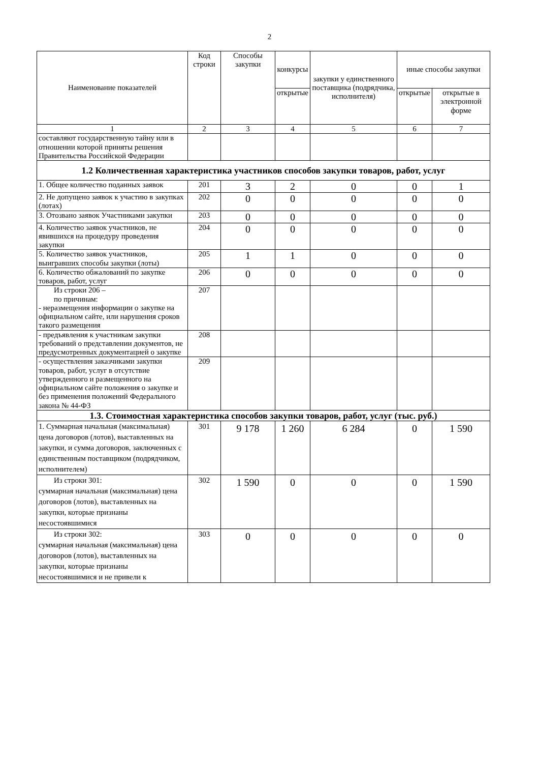2
| Наименование показателей | Код строки | Способы закупки | конкурсы | закупки у единственного поставщика (подрядчика, исполнителя) | иные способы закупки | |
| --- | --- | --- | --- | --- | --- | --- |
| | | | открытые | | открытые | открытые в электронной форме |
| 1 | 2 | 3 | 4 | 5 | 6 | 7 |
| составляют государственную тайну или в отношении которой приняты решения Правительства Российской Федерации | | | | | | |
| 1.2 Количественная характеристика участников способов закупки товаров, работ, услуг | | | | | | |
| 1. Общее количество поданных заявок | 201 | 3 | 2 | 0 | 0 | 1 |
| 2. Не допущено заявок к участию в закупках (лотах) | 202 | 0 | 0 | 0 | 0 | 0 |
| 3. Отозвано заявок Участниками закупки | 203 | 0 | 0 | 0 | 0 | 0 |
| 4. Количество заявок участников, не явившихся на процедуру проведения закупки | 204 | 0 | 0 | 0 | 0 | 0 |
| 5. Количество заявок участников, выигравших способы закупки (лоты) | 205 | 1 | 1 | 0 | 0 | 0 |
| 6. Количество обжалований по закупке товаров, работ, услуг | 206 | 0 | 0 | 0 | 0 | 0 |
| Из строки 206 – по причинам: - неразмещения информации о закупке на официальном сайте, или нарушения сроков такого размещения | 207 | | | | | |
| - предъявления к участникам закупки требований о представлении документов, не предусмотренных документацией о закупке | 208 | | | | | |
| - осуществления заказчиками закупки товаров, работ, услуг в отсутствие утвержденного и размещенного на официальном сайте положения о закупке и без применения положений Федерального закона № 44-ФЗ | 209 | | | | | |
| 1.3. Стоимостная характеристика способов закупки товаров, работ, услуг (тыс. руб.) | | | | | | |
| 1. Суммарная начальная (максимальная) цена договоров (лотов), выставленных на закупки, и сумма договоров, заключенных с единственным поставщиком (подрядчиком, исполнителем) | 301 | 9 178 | 1 260 | 6 284 | 0 | 1 590 |
| Из строки 301: суммарная начальная (максимальная) цена договоров (лотов), выставленных на закупки, которые признаны несостоявшимися | 302 | 1 590 | 0 | 0 | 0 | 1 590 |
| Из строки 302: суммарная начальная (максимальная) цена договоров (лотов), выставленных на закупки, которые признаны несостоявшимися и не привели к | 303 | 0 | 0 | 0 | 0 | 0 |